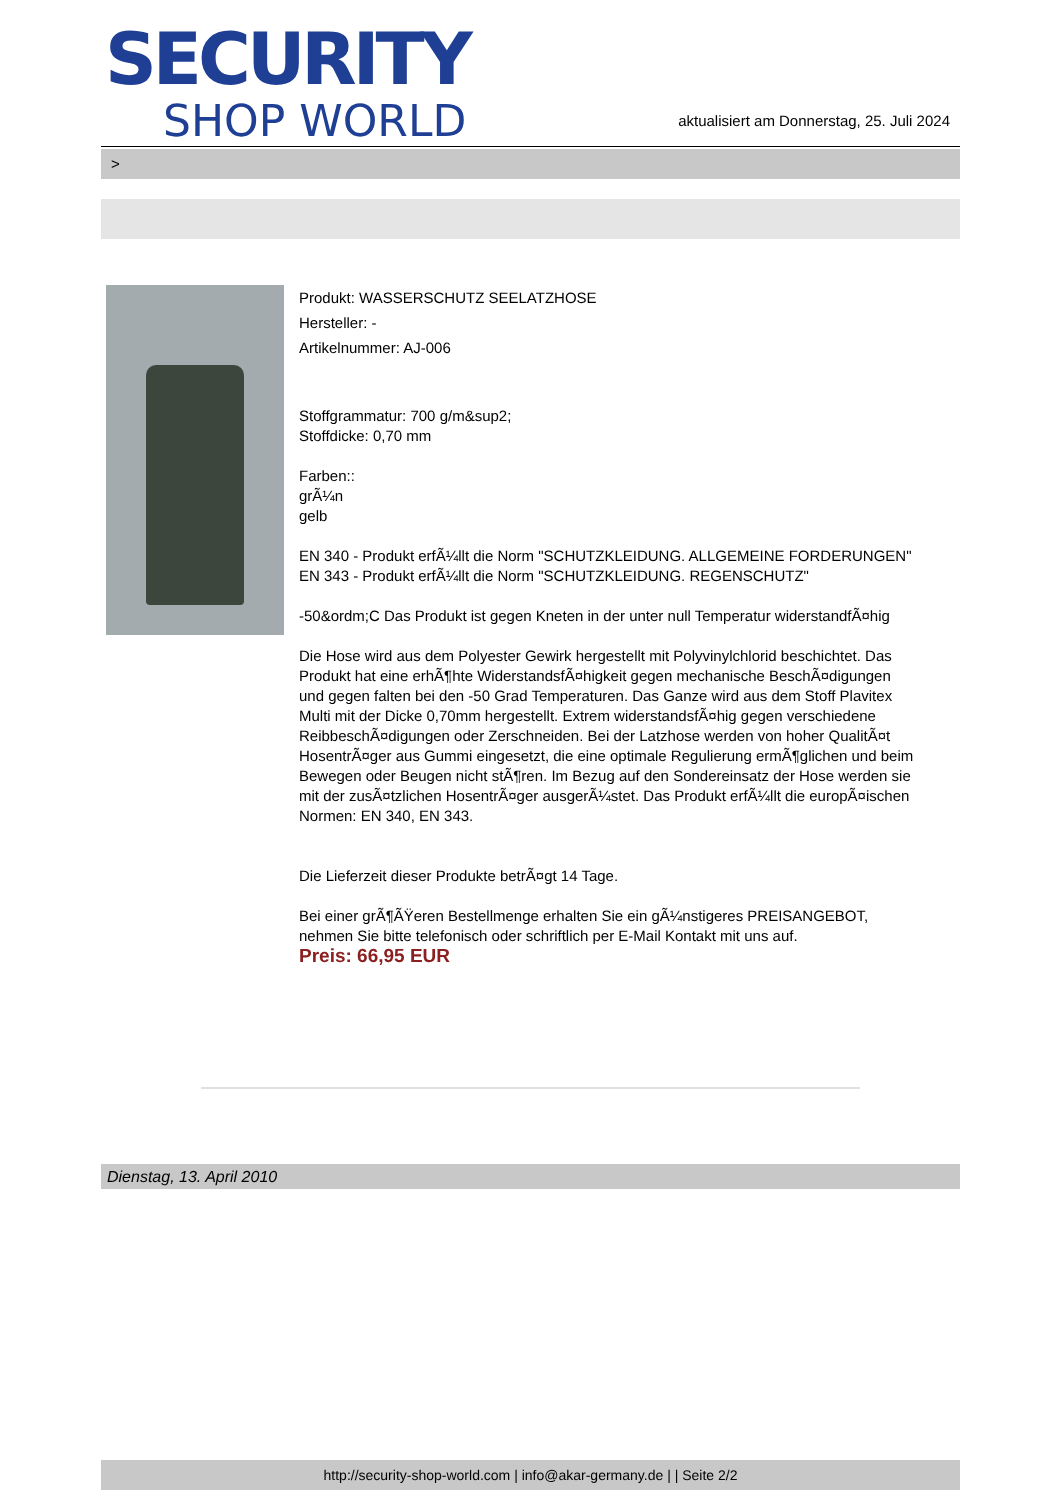SECURITY
SHOP WORLD
aktualisiert am Donnerstag, 25. Juli 2024
>
Produkt: WASSERSCHUTZ SEELATZHOSE
Hersteller: -
Artikelnummer: AJ-006
Stoffgrammatur: 700 g/m&sup2;
Stoffdicke: 0,70 mm
Farben::
grÃ¼n
gelb
EN 340 - Produkt erfÃ¼llt die Norm "SCHUTZKLEIDUNG. ALLGEMEINE FORDERUNGEN"
EN 343 - Produkt erfÃ¼llt die Norm "SCHUTZKLEIDUNG. REGENSCHUTZ"
-50&ordm;C Das Produkt ist gegen Kneten in der unter null Temperatur widerstandfÃ¤hig
Die Hose wird aus dem Polyester Gewirk hergestellt mit Polyvinylchlorid beschichtet. Das Produkt hat eine erhÃ¶hte WiderstandsfÃ¤higkeit gegen mechanische BeschÃ¤digungen und gegen falten bei den -50 Grad Temperaturen. Das Ganze wird aus dem Stoff Plavitex Multi mit der Dicke 0,70mm hergestellt. Extrem widerstandsfÃ¤hig gegen verschiedene ReibbeschÃ¤digungen oder Zerschneiden. Bei der Latzhose werden von hoher QualitÃ¤t HosentrÃ¤ger aus Gummi eingesetzt, die eine optimale Regulierung ermÃ¶glichen und beim Bewegen oder Beugen nicht stÃ¶ren. Im Bezug auf den Sondereinsatz der Hose werden sie mit der zusÃ¤tzlichen HosentrÃ¤ger ausgerÃ¼stet. Das Produkt erfÃ¼llt die europÃ¤ischen Normen: EN 340, EN 343.
Die Lieferzeit dieser Produkte betrÃ¤gt 14 Tage.
Bei einer grÃ¶ÃŸeren Bestellmenge erhalten Sie ein gÃ¼nstigeres PREISANGEBOT, nehmen Sie bitte telefonisch oder schriftlich per E-Mail Kontakt mit uns auf.
Preis: 66,95 EUR
Dienstag, 13. April 2010
http://security-shop-world.com | info@akar-germany.de | | Seite 2/2